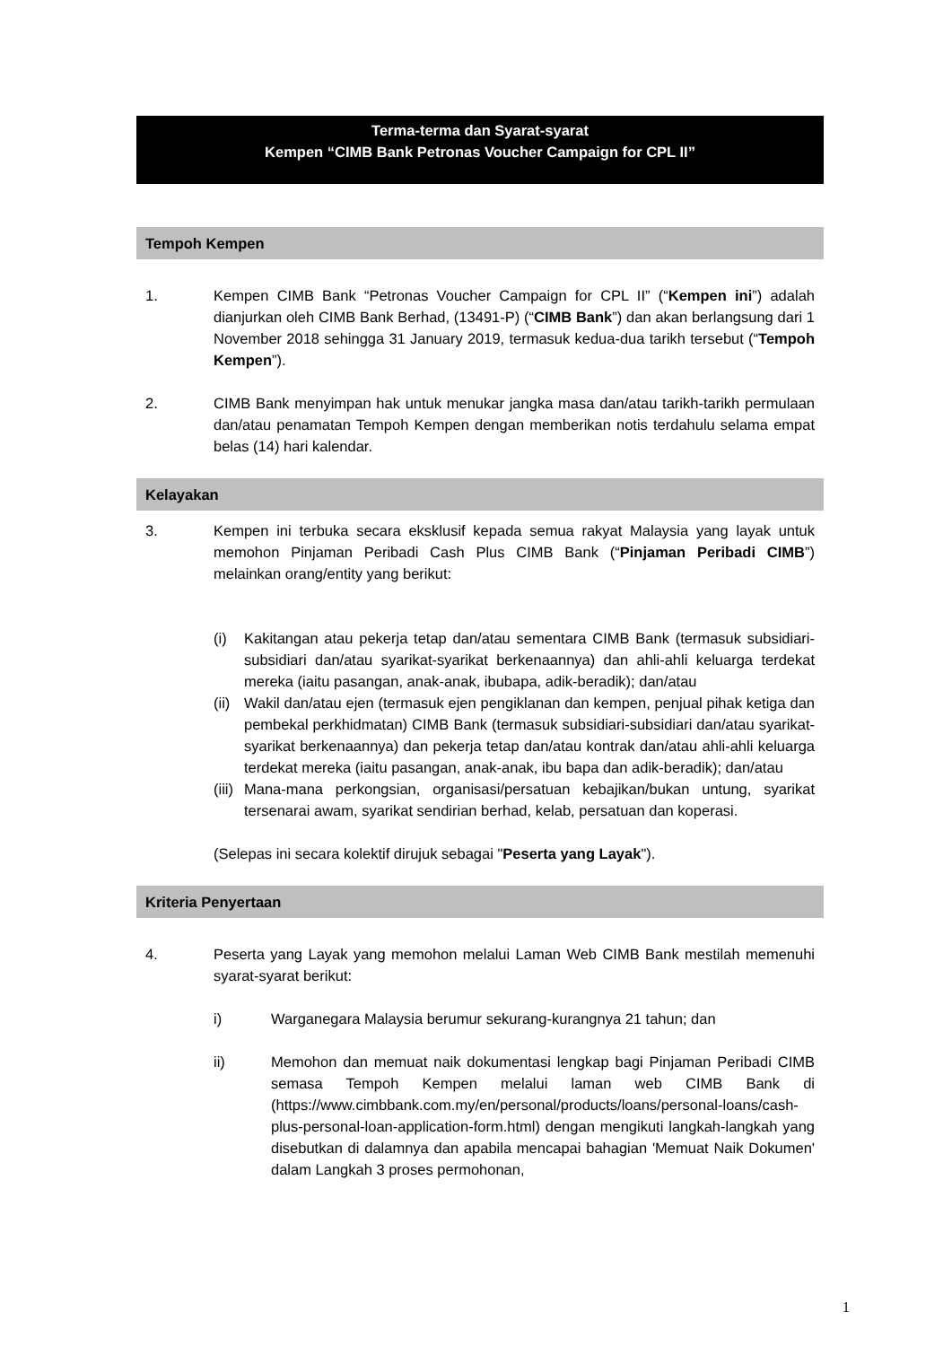Terma-terma dan Syarat-syarat
Kempen “CIMB Bank Petronas Voucher Campaign for CPL II”
Tempoh Kempen
1. Kempen CIMB Bank “Petronas Voucher Campaign for CPL II” (“Kempen ini”) adalah dianjurkan oleh CIMB Bank Berhad, (13491-P) (“CIMB Bank”) dan akan berlangsung dari 1 November 2018 sehingga 31 January 2019, termasuk kedua-dua tarikh tersebut (“Tempoh Kempen”).
2. CIMB Bank menyimpan hak untuk menukar jangka masa dan/atau tarikh-tarikh permulaan dan/atau penamatan Tempoh Kempen dengan memberikan notis terdahulu selama empat belas (14) hari kalendar.
Kelayakan
3. Kempen ini terbuka secara eksklusif kepada semua rakyat Malaysia yang layak untuk memohon Pinjaman Peribadi Cash Plus CIMB Bank (“Pinjaman Peribadi CIMB”) melainkan orang/entity yang berikut:
(i) Kakitangan atau pekerja tetap dan/atau sementara CIMB Bank (termasuk subsidiari-subsidiari dan/atau syarikat-syarikat berkenaannya) dan ahli-ahli keluarga terdekat mereka (iaitu pasangan, anak-anak, ibubapa, adik-beradik); dan/atau
(ii)
Wakil dan/atau ejen (termasuk ejen pengiklanan dan kempen, penjual pihak ketiga dan pembekal perkhidmatan) CIMB Bank (termasuk subsidiari-subsidiari dan/atau syarikat-syarikat berkenaannya) dan pekerja tetap dan/atau kontrak dan/atau ahli-ahli keluarga terdekat mereka (iaitu pasangan, anak-anak, ibu bapa dan adik-beradik); dan/atau
(iii)
Mana-mana perkongsian, organisasi/persatuan kebajikan/bukan untung, syarikat tersenarai awam, syarikat sendirian berhad, kelab, persatuan dan koperasi.
(Selepas ini secara kolektif dirujuk sebagai "Peserta yang Layak").
Kriteria Penyertaan
4. Peserta yang Layak yang memohon melalui Laman Web CIMB Bank mestilah memenuhi syarat-syarat berikut:
i) Warganegara Malaysia berumur sekurang-kurangnya 21 tahun; dan
ii) Memohon dan memuat naik dokumentasi lengkap bagi Pinjaman Peribadi CIMB semasa Tempoh Kempen melalui laman web CIMB Bank di (https://www.cimbbank.com.my/en/personal/products/loans/personal-loans/cash-plus-personal-loan-application-form.html) dengan mengikuti langkah-langkah yang disebutkan di dalamnya dan apabila mencapai bahagian 'Memuat Naik Dokumen' dalam Langkah 3 proses permohonan,
1